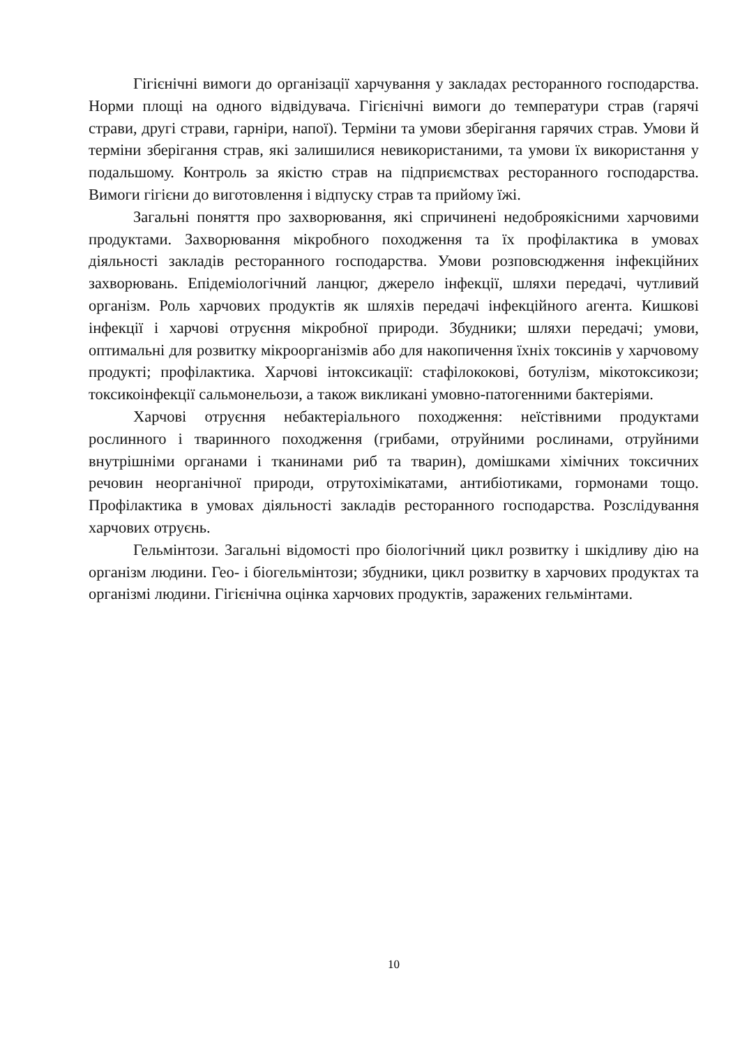Гігієнічні вимоги до організації харчування у закладах ресторанного господарства. Норми площі на одного відвідувача. Гігієнічні вимоги до температури страв (гарячі страви, другі страви, гарніри, напої). Терміни та умови зберігання гарячих страв. Умови й терміни зберігання страв, які залишилися невикористаними, та умови їх використання у подальшому. Контроль за якістю страв на підприємствах ресторанного господарства. Вимоги гігієни до виготовлення і відпуску страв та прийому їжі.
Загальні поняття про захворювання, які спричинені недоброякісними харчовими продуктами. Захворювання мікробного походження та їх профілактика в умовах діяльності закладів ресторанного господарства. Умови розповсюдження інфекційних захворювань. Епідеміологічний ланцюг, джерело інфекції, шляхи передачі, чутливий організм. Роль харчових продуктів як шляхів передачі інфекційного агента. Кишкові інфекції і харчові отруєння мікробної природи. Збудники; шляхи передачі; умови, оптимальні для розвитку мікроорганізмів або для накопичення їхніх токсинів у харчовому продукті; профілактика. Харчові інтоксикації: стафілококові, ботулізм, мікотоксикози; токсикоінфекції сальмонельози, а також викликані умовно-патогенними бактеріями.
Харчові отруєння небактеріального походження: неїстівними продуктами рослинного і тваринного походження (грибами, отруйними рослинами, отруйними внутрішніми органами і тканинами риб та тварин), домішками хімічних токсичних речовин неорганічної природи, отрутохімікатами, антибіотиками, гормонами тощо. Профілактика в умовах діяльності закладів ресторанного господарства. Розслідування харчових отруєнь.
Гельмінтози. Загальні відомості про біологічний цикл розвитку і шкідливу дію на організм людини. Гео- і біогельмінтози; збудники, цикл розвитку в харчових продуктах та організмі людини. Гігієнічна оцінка харчових продуктів, заражених гельмінтами.
10